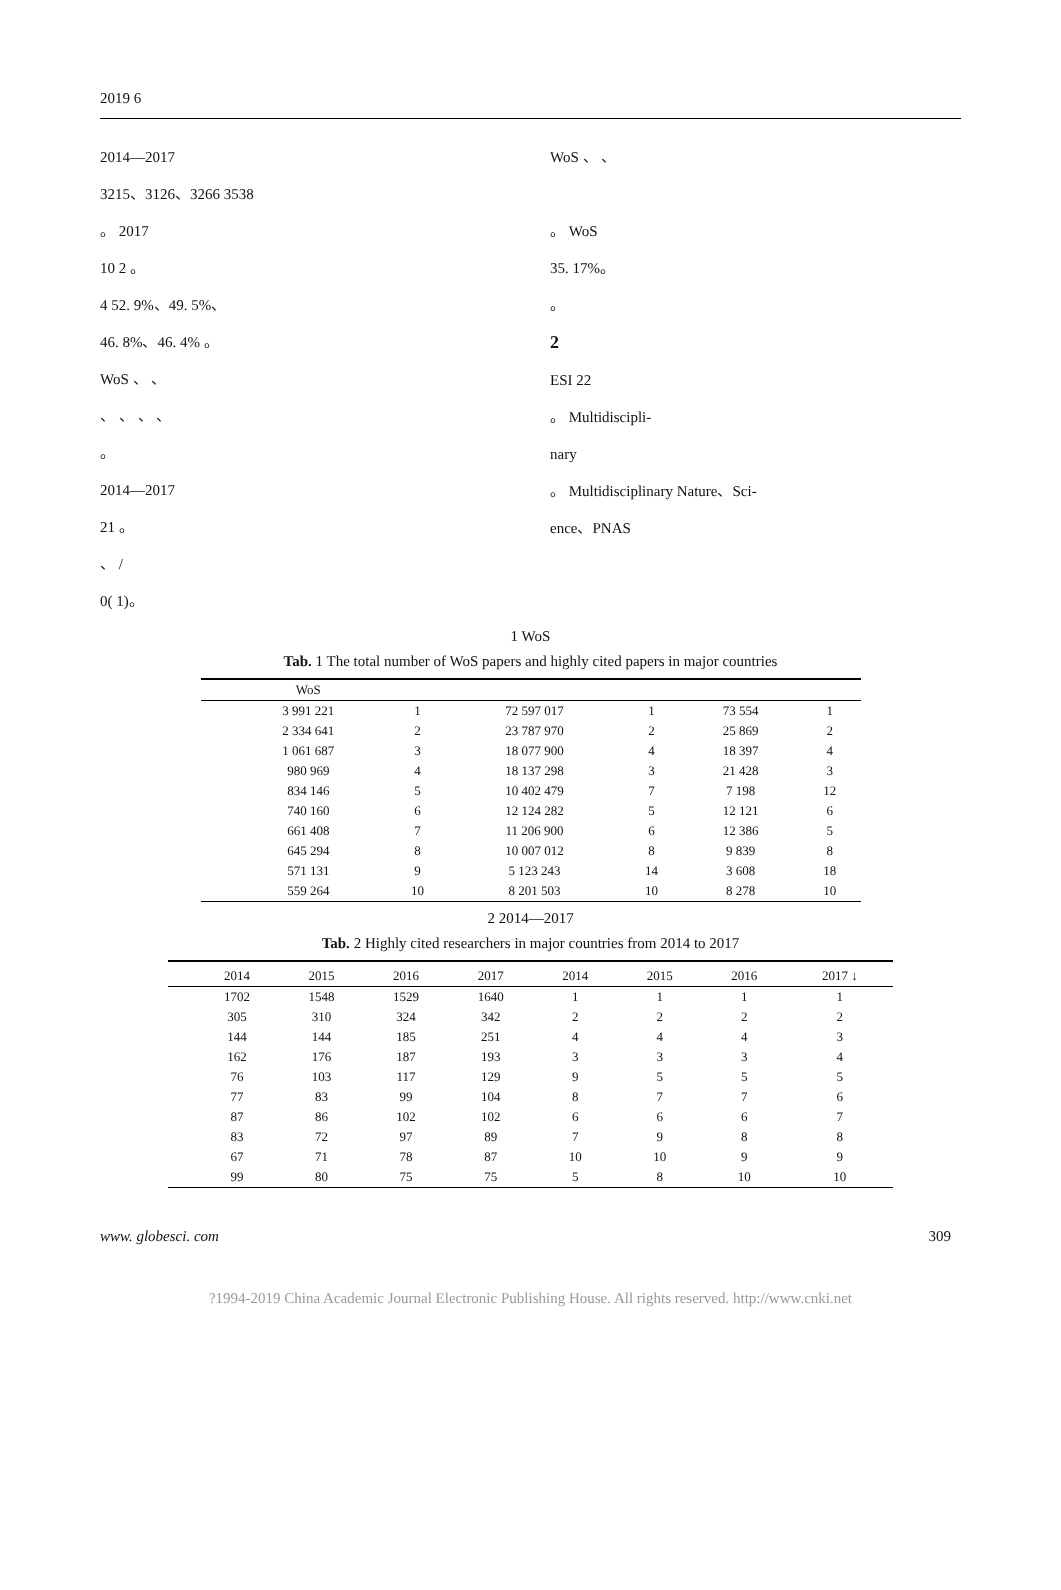2019 6
2014—2017
3215、3126、3266 3538
。 2017
10 2 。
4 52. 9%、49. 5%、
46. 8%、46. 4% 。
WoS 、 、
、 、 、 、
。
2014—2017
21 。
、 /
0( 1)。
WoS 、 、
。 WoS
35. 17%。
。
2
ESI 22
。 Multidiscipli-
nary
。 Multidisciplinary Nature、Sci-
ence、PNAS
1 WoS
Tab. 1 The total number of WoS papers and highly cited papers in major countries
| | WoS | | | | | |
| --- | --- | --- | --- | --- | --- | --- |
| | 3 991 221 | 1 | 72 597 017 | 1 | 73 554 | 1 |
| | 2 334 641 | 2 | 23 787 970 | 2 | 25 869 | 2 |
| | 1 061 687 | 3 | 18 077 900 | 4 | 18 397 | 4 |
| | 980 969 | 4 | 18 137 298 | 3 | 21 428 | 3 |
| | 834 146 | 5 | 10 402 479 | 7 | 7 198 | 12 |
| | 740 160 | 6 | 12 124 282 | 5 | 12 121 | 6 |
| | 661 408 | 7 | 11 206 900 | 6 | 12 386 | 5 |
| | 645 294 | 8 | 10 007 012 | 8 | 9 839 | 8 |
| | 571 131 | 9 | 5 123 243 | 14 | 3 608 | 18 |
| | 559 264 | 10 | 8 201 503 | 10 | 8 278 | 10 |
2 2014—2017
Tab. 2 Highly cited researchers in major countries from 2014 to 2017
| | 2014 | 2015 | 2016 | 2017 | 2014 | 2015 | 2016 | 2017 ↓ |
| --- | --- | --- | --- | --- | --- | --- | --- | --- |
| | 1702 | 1548 | 1529 | 1640 | 1 | 1 | 1 | 1 |
| | 305 | 310 | 324 | 342 | 2 | 2 | 2 | 2 |
| | 144 | 144 | 185 | 251 | 4 | 4 | 4 | 3 |
| | 162 | 176 | 187 | 193 | 3 | 3 | 3 | 4 |
| | 76 | 103 | 117 | 129 | 9 | 5 | 5 | 5 |
| | 77 | 83 | 99 | 104 | 8 | 7 | 7 | 6 |
| | 87 | 86 | 102 | 102 | 6 | 6 | 6 | 7 |
| | 83 | 72 | 97 | 89 | 7 | 9 | 8 | 8 |
| | 67 | 71 | 78 | 87 | 10 | 10 | 9 | 9 |
| | 99 | 80 | 75 | 75 | 5 | 8 | 10 | 10 |
www. globesci. com 309
?1994-2019 China Academic Journal Electronic Publishing House. All rights reserved. http://www.cnki.net